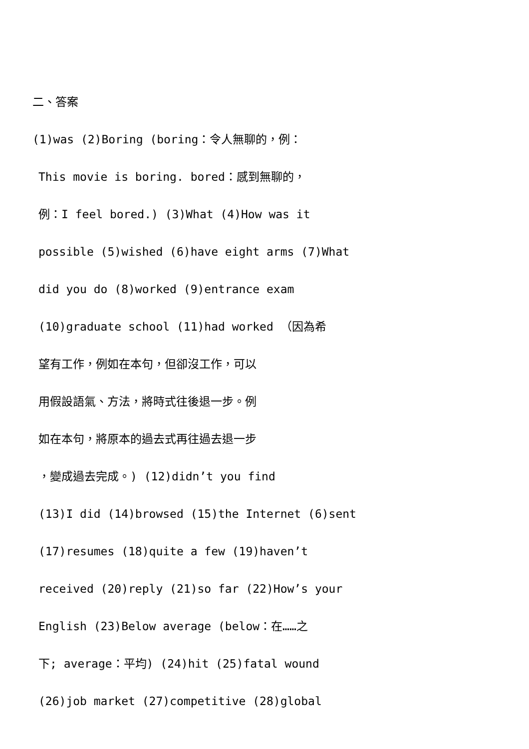二、答案
(1)was (2)Boring (boring：令人無聊的，例：
This movie is boring. bored：感到無聊的，
例：I feel bored.) (3)What (4)How was it
possible (5)wished (6)have eight arms (7)What
did you do (8)worked (9)entrance exam
(10)graduate school (11)had worked （因為希
望有工作，例如在本句，但卻沒工作，可以
用假設語氣、方法，將時式往後退一步。例
如在本句，將原本的過去式再往過去退一步
，變成過去完成。) (12)didn’t you find
(13)I did (14)browsed (15)the Internet (6)sent
(17)resumes (18)quite a few (19)haven’t
received (20)reply (21)so far (22)How’s your
English (23)Below average (below：在……之
下; average：平均) (24)hit (25)fatal wound
(26)job market (27)competitive (28)global